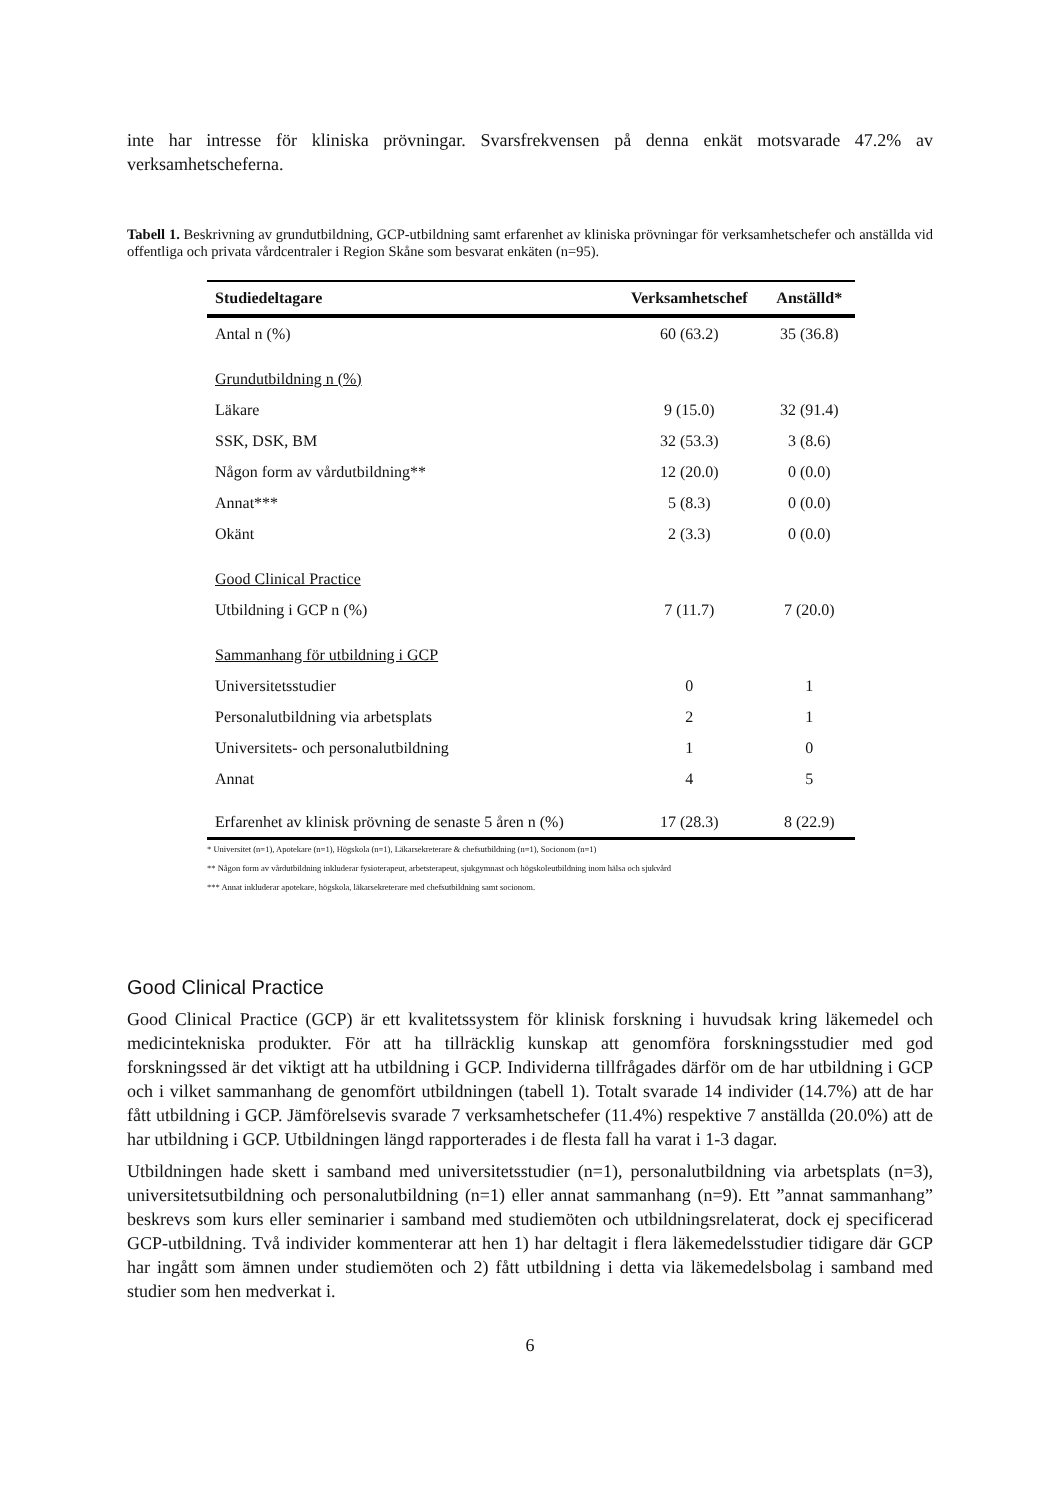inte har intresse för kliniska prövningar. Svarsfrekvensen på denna enkät motsvarade 47.2% av verksamhetscheferna.
Tabell 1. Beskrivning av grundutbildning, GCP-utbildning samt erfarenhet av kliniska prövningar för verksamhetschefer och anställda vid offentliga och privata vårdcentraler i Region Skåne som besvarat enkäten (n=95).
| Studiedeltagare | Verksamhetschef | Anställd* |
| --- | --- | --- |
| Antal n (%) | 60 (63.2) | 35 (36.8) |
| Grundutbildning n (%) | | |
| Läkare | 9 (15.0) | 32 (91.4) |
| SSK, DSK, BM | 32 (53.3) | 3 (8.6) |
| Någon form av vårdutbildning** | 12 (20.0) | 0 (0.0) |
| Annat*** | 5 (8.3) | 0 (0.0) |
| Okänt | 2 (3.3) | 0 (0.0) |
| Good Clinical Practice | | |
| Utbildning i GCP n (%) | 7 (11.7) | 7 (20.0) |
| Sammanhang för utbildning i GCP | | |
| Universitetsstudier | 0 | 1 |
| Personalutbildning via arbetsplats | 2 | 1 |
| Universitets- och personalutbildning | 1 | 0 |
| Annat | 4 | 5 |
| Erfarenhet av klinisk prövning de senaste 5 åren n (%) | 17 (28.3) | 8 (22.9) |
* Universitet (n=1), Apotekare (n=1), Högskola (n=1), Läkarsekreterare & chefsutbildning (n=1), Socionom (n=1)
** Någon form av vårdutbildning inkluderar fysioterapeut, arbetsterapeut, sjukgymnast och högskoleutbildning inom hälsa och sjukvård
*** Annat inkluderar apotekare, högskola, läkarsekreterare med chefsutbildning samt socionom.
Good Clinical Practice
Good Clinical Practice (GCP) är ett kvalitetssystem för klinisk forskning i huvudsak kring läkemedel och medicintekniska produkter. För att ha tillräcklig kunskap att genomföra forskningsstudier med god forskningssed är det viktigt att ha utbildning i GCP. Individerna tillfrågades därför om de har utbildning i GCP och i vilket sammanhang de genomfört utbildningen (tabell 1). Totalt svarade 14 individer (14.7%) att de har fått utbildning i GCP. Jämförelsevis svarade 7 verksamhetschefer (11.4%) respektive 7 anställda (20.0%) att de har utbildning i GCP. Utbildningen längd rapporterades i de flesta fall ha varat i 1-3 dagar.
Utbildningen hade skett i samband med universitetsstudier (n=1), personalutbildning via arbetsplats (n=3), universitetsutbildning och personalutbildning (n=1) eller annat sammanhang (n=9). Ett ”annat sammanhang” beskrevs som kurs eller seminarier i samband med studiemöten och utbildningsrelaterat, dock ej specificerad GCP-utbildning. Två individer kommenterar att hen 1) har deltagit i flera läkemedelsstudier tidigare där GCP har ingått som ämnen under studiemöten och 2) fått utbildning i detta via läkemedelsbolag i samband med studier som hen medverkat i.
6